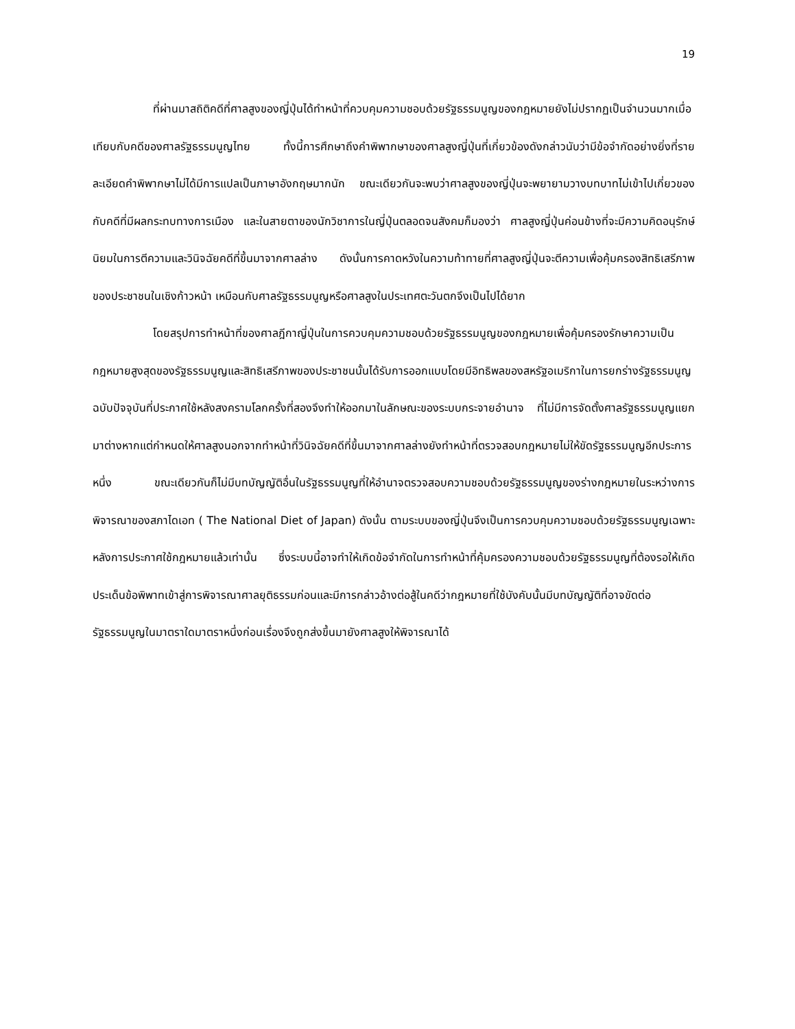19
ที่ผ่านมาสถิติคดีที่ศาลสูงของญี่ปุ่นได้ทำหน้าที่ควบคุมความชอบด้วยรัฐธรรมนูญของกฎหมายยังไม่ปรากฏเป็นจำนวนมากเมื่อเทียบกับคดีของศาลรัฐธรรมนูญไทย ทั้งนี้การศึกษาถึงคำพิพากษาของศาลสูงญี่ปุ่นที่เกี่ยวข้องดังกล่าวนับว่ามีข้อจำกัดอย่างยิ่งที่รายละเอียดคำพิพากษาไม่ได้มีการแปลเป็นภาษาอังกฤษมากนัก ขณะเดียวกันจะพบว่าศาลสูงของญี่ปุ่นจะพยายามวางบทบาทไม่เข้าไปเกี่ยวของกับคดีที่มีผลกระทบทางการเมือง และในสายตาของนักวิชาการในญี่ปุ่นตลอดจนสังคมก็มองว่า ศาลสูงญี่ปุ่นค่อนข้างที่จะมีความคิดอนุรักษ์นิยมในการตีความและวินิจฉัยคดีที่ขึ้นมาจากศาลล่าง ดังนั้นการคาดหวังในความท้าทายที่ศาลสูงญี่ปุ่นจะตีความเพื่อคุ้มครองสิทธิเสรีภาพของประชาชนในเชิงก้าวหน้า เหมือนกับศาลรัฐธรรมนูญหรือศาลสูงในประเทศตะวันตกจึงเป็นไปได้ยาก
โดยสรุปการทำหน้าที่ของศาลฎีกาญี่ปุ่นในการควบคุมความชอบด้วยรัฐธรรมนูญของกฎหมายเพื่อคุ้มครองรักษาความเป็นกฎหมายสูงสุดของรัฐธรรมนูญและสิทธิเสรีภาพของประชาชนนั้นได้รับการออกแบบโดยมีอิทธิพลของสหรัฐอเมริกาในการยกร่างรัฐธรรมนูญฉบับปัจจุบันที่ประกาศใช้หลังสงครามโลกครั้งที่สองจึงทำให้ออกมาในลักษณะของระบบกระจายอำนาจ ที่ไม่มีการจัดตั้งศาลรัฐธรรมนูญแยกมาต่างหากแต่กำหนดให้ศาลสูงนอกจากทำหน้าที่วินิจฉัยคดีที่ขึ้นมาจากศาลล่างยังทำหน้าที่ตรวจสอบกฎหมายไม่ให้ขัดรัฐธรรมนูญอีกประการหนึ่ง ขณะเดียวกันก็ไม่มีบทบัญญัติอื่นในรัฐธรรมนูญที่ให้อำนาจตรวจสอบความชอบด้วยรัฐธรรมนูญของร่างกฎหมายในระหว่างการพิจารณาของสภาไดเอท ( The National Diet of Japan) ดังนั้น ตามระบบของญี่ปุ่นจึงเป็นการควบคุมความชอบด้วยรัฐธรรมนูญเฉพาะหลังการประกาศใช้กฎหมายแล้วเท่านั้น ซึ่งระบบนี้อาจทำให้เกิดข้อจำกัดในการทำหน้าที่คุ้มครองความชอบด้วยรัฐธรรมนูญที่ต้องรอให้เกิดประเด็นข้อพิพาทเข้าสู่การพิจารณาศาลยุติธรรมก่อนและมีการกล่าวอ้างต่อสู้ในคดีว่ากฎหมายที่ใช้บังคับนั้นมีบทบัญญัติที่อาจขัดต่อรัฐธรรมนูญในมาตราใดมาตราหนึ่งก่อนเรื่องจึงถูกส่งขึ้นมายังศาลสูงให้พิจารณาได้